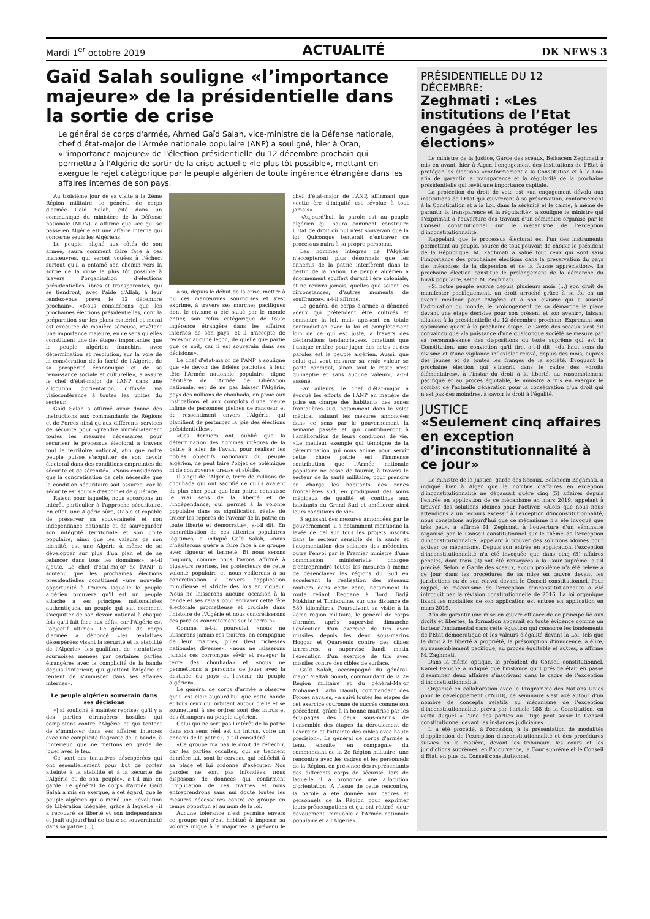Mardi 1<sup>er</sup> octobre 2019 ACTUALITÉ DK NEWS 3
Gaïd Salah souligne «l’importance majeure» de la présidentielle dans la sortie de crise
Le général de corps d'armée, Ahmed Gaïd Salah, vice-ministre de la Défense nationale, chef d'état-major de l'Armée nationale populaire (ANP) a souligné, hier à Oran, «l'importance majeure» de l'élection présidentielle du 12 décembre prochain qui permettra à l'Algérie de sortir de la crise actuelle «le plus tôt possible», mettant en exergue le rejet catégorique par le peuple algérien de toute ingérence étrangère dans les affaires internes de son pays.
Au troisième jour de sa visite à la 2ème Région militaire, le général de corps d'armée Gaïd Salah, cité dans un communiqué du ministère de la Défense nationale (MDN), a affirmé que «ce qui se passe en Algérie est une affaire interne qui concerne seuls les Algériens.
Le peuple, aligné aux côtés de son armée, saura comment faire face à ces manœuvres, qui seront vouées à l'échec, surtout qu'il a entamé son chemin vers la sortie de la crise le plus tôt possible à travers l'organisation d'élections présidentielles libres et transparentes, qui se tiendront, avec l'aide d'Allah, à leur rendez-vous prévu le 12 décembre prochain». «Nous considérons que les prochaines élections présidentielles, dont la préparation sur les plans matériel et moral est exécutée de manière sérieuse, revêtent une importance majeure, en ce sens qu'elles constituent une des étapes importantes que le peuple algérien franchira avec détermination et résolution, sur la voie de la consécration de la fierté de l'Algérie, de sa prospérité économique et de sa renaissance sociale et culturelle», a assuré le chef d'état-major de l'ANP dans une allocution d'orientation, diffusée via visioconférence à toutes les unités du secteur.
Gaïd Salah a affirmé avoir donné des instructions aux commandants de Régions et de Forces ainsi qu'aux différents services de sécurité pour «prendre immédiatement toutes les mesures nécessaires pour sécuriser le processus électoral à travers tout le territoire national, afin que notre peuple puisse s'acquitter de son devoir électoral dans des conditions empreintes de sécurité et de sérénité». «Nous considérons que la concrétisation de cela nécessite que la condition sécuritaire soit assurée, car la sécurité est source d'espoir et de quiétude.
Raison pour laquelle, nous accordons un intérêt particulier à l'approche sécuritaire. En effet, une Algérie sûre, stable et capable de préserver sa souveraineté et son indépendance nationale et de sauvegarder son intégrité territoriale et son unité populaire, ainsi que les valeurs de son identité, est une Algérie à même de se développer sur plus d'un plan et de se relancer dans tous les domaines», a-t-il ajouté. Le chef d'état-major de l'ANP a soutenu que les prochaines élections présidentielles constituent «une nouvelle opportunité à travers laquelle le peuple algérien prouvera qu'il est un peuple attaché à ses principes nationalistes authentiques, un peuple qui sait comment s'acquitter de son devoir national à chaque fois qu'il fait face aux défis, car l'Algérie est l'objectif ultime». Le général de corps d'armée a dénoncé «les tentatives désespérées visant la sécurité et la stabilité de l'Algérie», les qualifiant de «tentatives sournoises menées par certaines parties étrangères avec la complicité de la bande depuis l'intérieur, qui guettent l'Algérie et tentent de s'immiscer dans ses affaires internes».
Le peuple algérien souverain dans ses décisions
«J'ai souligné à maintes reprises qu'il y a des parties étrangères hostiles qui complotent contre l'Algérie et qui tentent de s'immiscer dans ses affaires internes avec une complicité flagrante de la bande, à l'intérieur, que ne mettons en garde de jouer avec le feu.
Ce sont des tentatives désespérées qui ont essentiellement pour but de porter atteinte à la stabilité et à la sécurité de l'Algérie et de son peuple», a-t-il mis en garde. Le général de corps d'armée Gaïd Salah a mis en exergue, à cet égard, que le peuple algérien qui a mené une Révolution de Libération inégalée, grâce à laquelle «il a recouvré sa liberté et son indépendance et jouit aujourd'hui de toute sa souveraineté dans sa patrie (...),
a su, depuis le début de la crise, mettre à nu ces manœuvres sournoises et s'est exprimé, à travers ses marches pacifiques dont le civisme a été salué par le monde entier, son refus catégorique de toute ingérence étrangère dans les affaires internes de son pays, et il n'accepte de recevoir aucune leçon, de quelle que partie que ce soit, car il est souverain dans ses décisions».
Le chef d'état-major de l'ANP a souligné que «le devoir des fidèles patriotes, à leur tête l'Armée nationale populaire, digne héritière de l'Armée de Libération nationale, est de ne pas laisser l'Algérie, pays des millions de chouhada, en proie aux instigations et aux complots d'une meute infime de personnes pleines de rancœur et de ressentiment envers l'Algérie, qui planifient de perturber la joie des élections présidentielles».
«Ces derniers ont oublié que la détermination des hommes intègres de la patrie à aller de l'avant pour réaliser les nobles objectifs nationaux du peuple algérien, ne peut faire l'objet de polémique ni de controverse creuse et stérile.
Il s'agit de l'Algérie, terre de millions de chouhada qui ont sacrifié ce qu'ils avaient de plus cher pour que leur patrie connaisse le vrai sens de la liberté et de l'indépendance, qui permet à la volonté populaire dans sa signification réelle de tracer les repères de l'avenir de la patrie en toute liberté et démocratie», a-t-il dit. En concrétisation de ces attentes populaires légitimes, a indiqué Gaïd Salah, «nous n'hésiterons guère à faire face à ce groupe avec rigueur et fermeté. Et nous serons toujours, comme nous l'avons affirmé à plusieurs reprises, les protecteurs de cette volonté populaire et nous veillerons à sa concrétisation à travers l'application minutieuse et stricte des lois en vigueur. Nous ne laisserons aucune occasion à la bande et ses relais pour entraver cette fête électorale prometteuse et cruciale dans l'histoire de l'Algérie et nous concrétiserons ces paroles concrètement sur le terrain».
Comme, a-t-il poursuivi, «nous ne laisserons jamais ces traitres, en compagnie de leur maitres, piller (les) richesses nationales diverses», «nous ne laisserons jamais ces corrompus sévir et ravager la terre des chouhada» et «nous ne permettrons à personne de jouer avec la destinée du pays et l'avenir du peuple algérien»...
Le général de corps d'armée a observé qu''il est clair aujourd'hui que cette bande et tous ceux qui orbitent autour d'elle et se soumettent à ses ordres sont des intrus et des étrangers au peuple algérien.
Celui qui ne sert pas l'intérêt de la patrie dans son sens réel est un intrus, voire un ennemi de la patrie», a-t-il considéré.
«Ce groupe n'a pas le droit de réfléchir, car les parties occultes, qui se tiennent derrière lui, sont le cerveau qui réfléchit à sa place et lui ordonne d'exécuter. Nos paroles ne sont pas infondées, nous disposons de données qui confirment l'implication de ces traitres et nous entreprendrons sans nul doute toutes les mesures nécessaires contre ce groupe en temps opportun et au nom de la loi.
Aucune tolérance n'est permise envers ce groupe qui s'est habitué à imposer sa volonté inique à la majorité», a prévenu le chef d'état-major de l'ANP, affirmant que «cette ère d'iniquité est révolue à tout jamais».
«Aujourd'hui, la parole est au peuple algérien qui saura comment construire l'Etat de droit où nul n'est souverain que la loi. Quiconque tenterait d'entraver ce processus nuira à sa propre personne.
Les hommes intègres de l'Algérie n'accepteront plus désormais que les ennemis de la patrie interfèrent dans le destin de la nation. Le peuple algérien a énormément souffert durant l'ère coloniale, et ne revivra jamais, quelles que soient les circonstances, d'autres moments de souffrance», a-t-il affirmé.
Le général de corps d'armée a dénoncé «ceux qui prétendent être cultivés et connaitre la loi, mais agissent en totale contradiction avec la loi et complètement loin de ce qui est juste, à travers des déclarations tendancieuses, omettant que l'unique critère pour juger des actes et des paroles est le peuple algérien. Aussi, que celui qui veut mesurer sa vraie valeur se porte candidat, sinon tout le reste n'est qu'ineptie et sans aucune valeur», a-t-il asséné.
Par ailleurs, le chef d'état-major a évoqué les efforts de l'ANP en matière de prise en charge des habitants des zones frontalières sud, notamment dans le volet médical, saluant les mesures annoncées dans ce sens par le gouvernement la semaine passée et qui contribueront à l'amélioration de leurs conditions de vie. «Le meilleur exemple qui témoigne de la détermination qui nous anime pour servir cette chère patrie est l'immense contribution que l'Armée nationale populaire ne cesse de fournir, à travers le secteur de la santé militaire, pour prendre en charge les habitants des zones frontalières sud, en prodiguant des soins médicaux de qualité et continus aux habitants du Grand Sud et améliorer ainsi leurs conditions de vie».
S'agissant des mesures annoncées par le gouvernement, il a notamment mentionné la levée de gel sur tous les projets inscrits dans le secteur sensible de la santé et l'augmentation des salaires des médecins, outre l'envoi par le Premier ministre d'une commission ministérielle chargée d'entreprendre toutes les mesures à même de désenclaver les régions du Sud en accélérant la réalisation des réseaux routiers dans cette zone, notamment la route reliant Reggane à Bordj Badji Mokhtar et Timiaouine, sur une distance de 580 kilomètres. Poursuivant sa visite à la 2ème région militaire, le général de corps d'armée, après supervisé dimanche l'exécution d'un exercice de tirs avec missiles depuis les deux sous-marins Hoggar et Ouarsenis contre des cibles terrestres, a supervisé lundi matin l'exécution d'un exercice de tirs avec missiles contre des cibles de surface.
Gaïd Salah, accompagné du général-major Meftah Souab, commandant de la 2e Région militaire et du général-Major Mohamed Larbi Haouli, commandant des Forces navales, «a suivi toutes les étapes de cet exercice couronné de succès comme son précédent, grâce à la bonne maitrise par les équipages des deux sous-marins de l'ensemble des étapes du déroulement de l'exercice et l'atteinte des cibles avec haute précision». Le général de corps d'armée a tenu, ensuite, en compagnie du commandant de la 2e Région militaire, une rencontre avec les cadres et les personnels de la Région, en présence des représentants des différents corps de sécurité, lors de laquelle il a prononcé une allocution d'orientation. A l'issue de cette rencontre, la parole a été donnée aux cadres et personnels de la Région pour exprimer leurs préoccupations et qui ont réitéré «leur dévouement immuable à l'Armée nationale populaire et à l'Algérie».
PRÉSIDENTIELLE DU 12 DÉCEMBRE:
Zeghmati : «Les institutions de l’Etat engagées à protéger les élections»
Le ministre de la Justice, Garde des sceaux, Belkacem Zeghmati a mis en avant, hier à Alger, l'engagement des institutions de l'Etat à protéger les élections «conformément à la Constitution et à la Loi» afin de garantir la transparence et la régularité de la prochaine présidentielle qui revêt une importance capitale.
La protection du droit de vote est «un engagement dévolu aux institutions de l'Etat qui œuvreront à sa préservation, conformément à la Constitution et à la Loi, dans la sérénité et le calme, à même de garantir la transparence et la régularité», a souligné le ministre qui s'exprimait à l'ouverture des travaux d'un séminaire organisé par le Conseil constitutionnel sur le mécanisme de l'exception d'inconstitutionnalité.
Rappelant que le processus électoral est l'un des instruments permettant au peuple, source de tout pouvoir, de choisir le président de la République, M. Zaghmati a salué tout ceux qui «ont saisi l'importance des prochaines élections dans la préservation du pays des méandres de la dispersion et de la fausse appréciation». La prochaine élection constitue le prolongement de la démarche du hirak populaire, selon M. Zeghmati.
«Si notre peuple exerce depuis plusieurs mois (...) son droit de manifester pacifiquement, un droit arraché grâce à sa foi en un avenir meilleur pour l'Algérie et à son civisme qui a suscité l'admiration du monde, le prolongement de sa démarche le place devant une étape décisive pour son présent et son avenir», faisant allusion à la présidentielle du 12 décembre prochain. Exprimant son optimisme quant à la prochaine étape, le Garde des sceaux s'est dit convaincu que «la puissance d'une quelconque société se mesure par sa reconnaissance des dispositions du texte suprême qui est la Constitution, une conviction qu'il tire, a-t-il dit, «du haut sens du civisme et d'une vigilance inflexible" relevé, depuis des mois, auprès des jeunes et de toutes les franges de la société. Evoquant la prochaine élection qui s'inscrit dans le cadre des «droits élémentaires», à l'instar du droit à la liberté, au rassemblement pacifique et au procès équitable, le ministre a mis en exergue le combat de l'actuelle génération pour la consécration d'un droit qui n'est pas des moindres, à savoir le droit à l'égalité.
JUSTICE
«Seulement cinq affaires en exception d’inconstitutionnalité à ce jour»
Le ministre de la Justice, garde des Sceaux, Belkacem Zeghmati, a indiqué hier à Alger que le nombre d'affaires en exception d'inconstitutionnalité ne dépassait guère cinq (5) affaires depuis l'entrée en application de ce mécanisme en mars 2019, appelant à trouver des solutions idoines pour l'activer. «Alors que nous nous attendions à un recours excessif à l'exception d'inconstitutionnalité, nous constatons aujourd'hui que ce mécanisme n'a été invoqué que très peu», a affirmé M. Zeghmati à l'ouverture d'un séminaire organisé par le Conseil constitutionnel sur le thème de l'exception d'inconstitutionnalité, appelant à trouver des solutions idoines pour activer ce mécanisme. Depuis son entrée en application, l'exception d'inconstitutionnalité n'a été invoquée que dans cinq (5) affaires pénales, dont trois (3) ont été renvoyées à la Cour suprême, a-t-il précisé. Selon le Garde des sceaux, aucun problème n'a été relevé à ce jour dans les procédures de sa mise en œuvre devant les juridictions ou de son renvoi devant le Conseil constitutionnel. Pour rappel, le mécanisme de l'exception d'inconstitutionnalité a été introduit par la révision constitutionnelle de 2016. La loi organique fixant les modalités de son application est entrée en application en mars 2019.
Afin de garantir une mise en œuvre efficace de ce principe lié aux droits et libertés, la formation apparait en toute évidence comme un facteur fondamental dans cette équation qui consacre les fondements de l'Etat démocratique et les valeurs d'égalité devant la Loi, tels que le droit à la liberté à propriété, la présomption d'innocence, à élire, au rassemblement pacifique, au procès équitable et autres, a affirmé M. Zaghmati.
Dans la même optique, le président du Conseil constitutionnel, Kamel Feniche a indiqué que l'instance qu'il préside était en passe d'examiner deux affaires s'inscrivant dans le cadre de l'exception d'inconstitutionnalité.
Organisé en collaboration avec le Programme des Nations Unies pour le développement (PNUD), ce séminaire s'est axé autour d'un nombre de concepts relatifs au mécanisme de l'exception d'inconstitutionnalité, prévu par l'article 188 de la Constitution, en vertu duquel « l'une des parties au litige peut saisir le Conseil constitutionnel devant les instances judiciaires.
Il a été procédé, à l'occasion, à la présentation de modalités d'application de l'exception d'inconstitutionnalité et des procédures suivies en la matière, devant les tribunaux, les cours et les juridictions suprêmes, en l'occurrence, la Cour suprême et le Conseil d'Etat, en plus du Conseil constitutionnel.